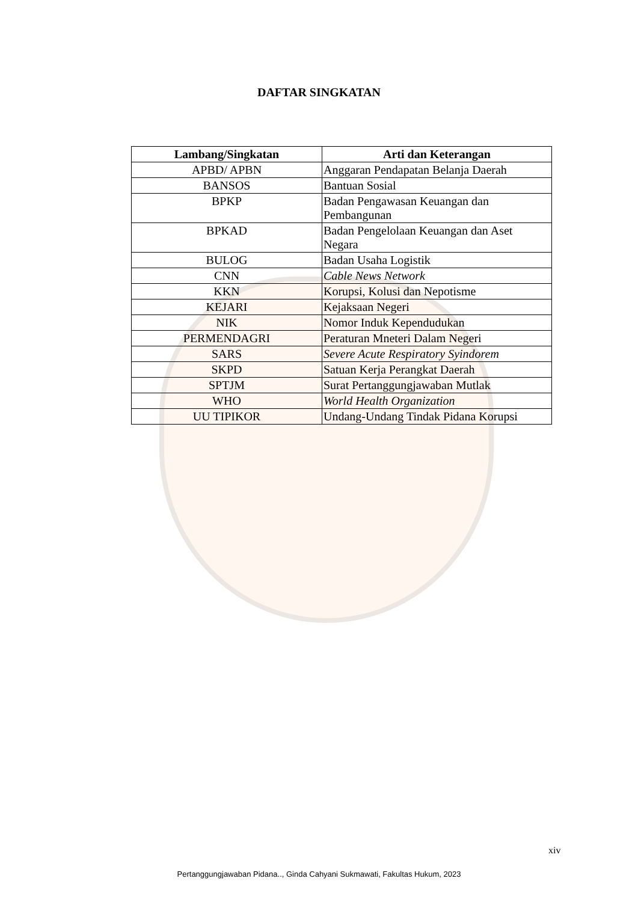DAFTAR SINGKATAN
| Lambang/Singkatan | Arti dan Keterangan |
| --- | --- |
| APBD/ APBN | Anggaran Pendapatan Belanja Daerah |
| BANSOS | Bantuan Sosial |
| BPKP | Badan Pengawasan Keuangan dan Pembangunan |
| BPKAD | Badan Pengelolaan Keuangan dan Aset Negara |
| BULOG | Badan Usaha Logistik |
| CNN | Cable News Network |
| KKN | Korupsi, Kolusi dan Nepotisme |
| KEJARI | Kejaksaan Negeri |
| NIK | Nomor Induk Kependudukan |
| PERMENDAGRI | Peraturan Mneteri Dalam Negeri |
| SARS | Severe Acute Respiratory Syindorem |
| SKPD | Satuan Kerja Perangkat Daerah |
| SPTJM | Surat Pertanggungjawaban Mutlak |
| WHO | World Health Organization |
| UU TIPIKOR | Undang-Undang Tindak Pidana Korupsi |
xiv
Pertanggungjawaban Pidana.., Ginda Cahyani Sukmawati, Fakultas Hukum, 2023